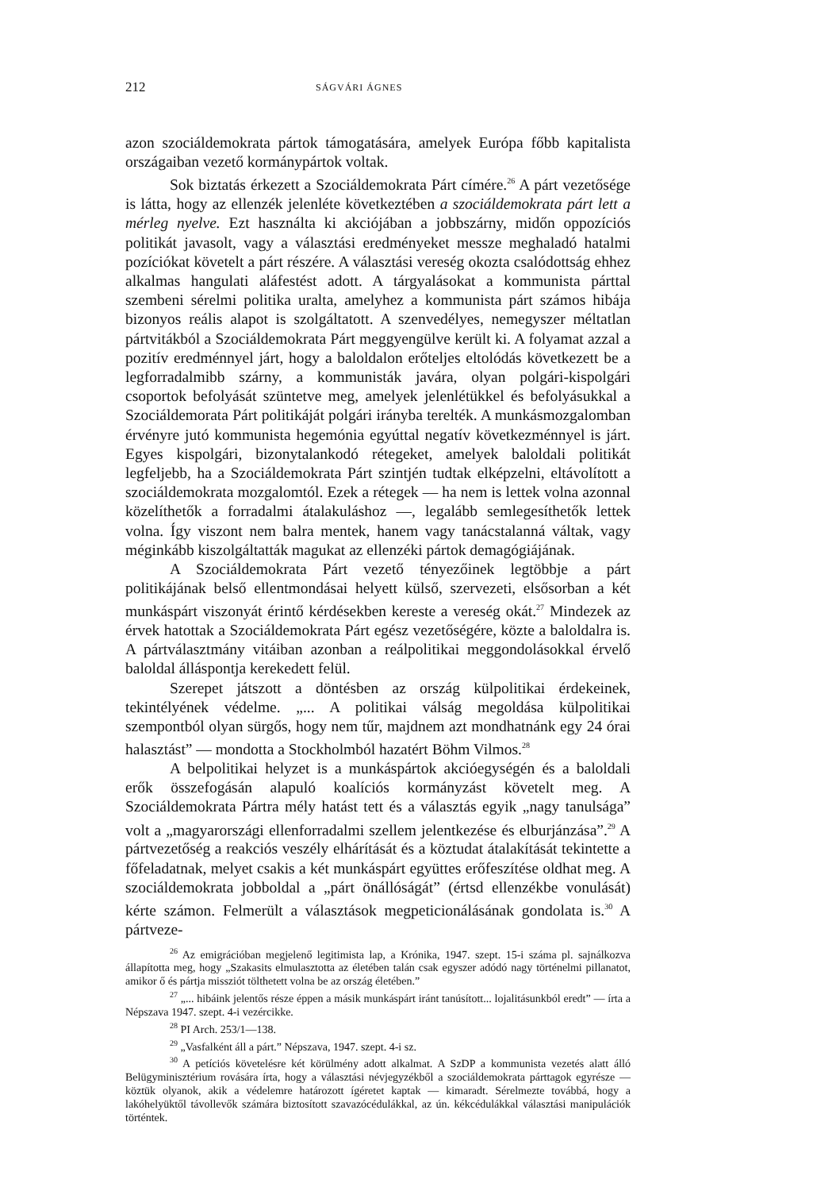212 SÁGVÁRI ÁGNES
azon szociáldemokrata pártok támogatására, amelyek Európa főbb kapitalista országaiban vezető kormánypártok voltak.
Sok biztatás érkezett a Szociáldemokrata Párt címére.<sup>26</sup> A párt vezetősége is látta, hogy az ellenzék jelenléte következtében a szociáldemokrata párt lett a mérleg nyelve. Ezt használta ki akciójában a jobbszárny, midőn oppozíciós politikát javasolt, vagy a választási eredményeket messze meghaladó hatalmi pozíciókat követelt a párt részére. A választási vereség okozta csalódottság ehhez alkalmas hangulati aláfestést adott. A tárgyalásokat a kommunista párttal szembeni sérelmi politika uralta, amelyhez a kommunista párt számos hibája bizonyos reális alapot is szolgáltatott. A szenvedélyes, nemegyszer méltatlan pártvitákból a Szociáldemokrata Párt meggyengülve került ki. A folyamat azzal a pozitív eredménnyel járt, hogy a baloldalon erőteljes eltolódás következett be a legforradalmibb szárny, a kommunisták javára, olyan polgári-kispolgári csoportok befolyását szüntetve meg, amelyek jelenlétükkel és befolyásukkal a Szociáldemorata Párt politikáját polgári irányba terelték. A munkásmozgalomban érvényre jutó kommunista hegemónia egyúttal negatív következménnyel is járt. Egyes kispolgári, bizonytalankodó rétegeket, amelyek baloldali politikát legfeljebb, ha a Szociáldemokrata Párt szintjén tudtak elképzelni, eltávolított a szociáldemokrata mozgalomtól. Ezek a rétegek — ha nem is lettek volna azonnal közelíthetők a forradalmi átalakuláshoz —, legalább semlegesíthetők lettek volna. Így viszont nem balra mentek, hanem vagy tanácstalanná váltak, vagy mégin­kább kiszolgáltatták magukat az ellenzéki pártok demagógiájának.
A Szociáldemokrata Párt vezető tényezőinek legtöbbje a párt politikájának belső ellentmondásai helyett külső, szervezeti, elsősorban a két munkáspárt viszonyát érintő kérdésekben kereste a vereség okát.<sup>27</sup> Mindezek az érvek hatottak a Szociáldemokrata Párt egész vezetőségére, közte a baloldalra is. A pártválasztmány vitáiban azonban a reálpolitikai meggondolásokkal érvelő baloldal álláspontja kerekedett felül.
Szerepet játszott a döntésben az ország külpolitikai érdekeinek, tekintélyének védelme. „... A politikai válság megoldása külpolitikai szempontból olyan sürgős, hogy nem tűr, majdnem azt mondhatnánk egy 24 órai halasztást” — mondotta a Stockholmból hazatért Böhm Vilmos.<sup>28</sup>
A belpolitikai helyzet is a munkáspártok akcióegységén és a baloldali erők összefogásán alapuló koalíciós kormányzást követelt meg. A Szociáldemokrata Pártra mély hatást tett és a választás egyik „nagy tanulsága” volt a „magyarországi ellenforradalmi szellem jelentkezése és elburjánzása”.<sup>29</sup> A pártvezetőség a reakciós veszély elhárítását és a köztudat átalakítását tekintette a főfeladatnak, melyet csakis a két munkáspárt együttes erőfeszítése oldhat meg. A szociáldemokrata jobboldal a „párt önállóságát” (értsd ellenzékbe vonulását) kérte számon. Felmerült a választások megpeticionálásának gondolata is.<sup>30</sup> A pártveze-
<sup>26</sup> Az emigrációban megjelenő legitimista lap, a Krónika, 1947. szept. 15-i száma pl. sajnálkozva állapította meg, hogy „Szakasits elmulasztotta az életében talán csak egyszer adódó nagy történelmi pillanatot, amikor ő és pártja missziót tölthetett volna be az ország életében.”
<sup>27</sup> „... hibáink jelentős része éppen a másik munkáspárt iránt tanúsított... lojalitásunkból eredt” — írta a Népszava 1947. szept. 4-i vezércikke.
<sup>28</sup> PI Arch. 253/1—138.
<sup>29</sup> „Vasfalként áll a párt.” Népszava, 1947. szept. 4-i sz.
<sup>30</sup> A petíciós követelésre két körülmény adott alkalmat. A SzDP a kommunista vezetés alatt álló Belügyminisztérium rovására írta, hogy a választási névjegyzékből a szociáldemokrata párttagok egyrésze — köztük olyanok, akik a védelemre határozott ígéretet kaptak — kimaradt. Sérelmezte továbbá, hogy a lakóhelyüktől távollevők számára biztosított szavazócédulákkal, az ún. kékcédulákkal választási manipulációk történtek.